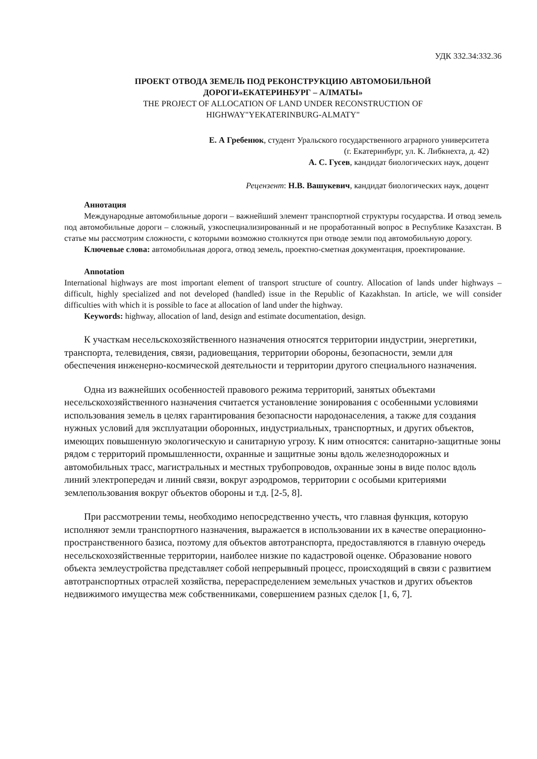УДК 332.34:332.36
ПРОЕКТ ОТВОДА ЗЕМЕЛЬ ПОД РЕКОНСТРУКЦИЮ АВТОМОБИЛЬНОЙ
ДОРОГИ«ЕКАТЕРИНБУРГ – АЛМАТЫ»
THE PROJECT OF ALLOCATION OF LAND UNDER RECONSTRUCTION OF
HIGHWAY"YEKATERINBURG-ALMATY"
Е. А Гребенюк, студент Уральского государственного аграрного университета
(г. Екатеринбург, ул. К. Либкнехта, д. 42)
А. С. Гусев, кандидат биологических наук, доцент
Рецензент: Н.В. Вашукевич, кандидат биологических наук, доцент
Аннотация
Международные автомобильные дороги – важнейший элемент транспортной структуры государства. И отвод земель под автомобильные дороги – сложный, узкоспециализированный и не проработанный вопрос в Республике Казахстан. В статье мы рассмотрим сложности, с которыми возможно столкнутся при отводе земли под автомобильную дорогу.
Ключевые слова: автомобильная дорога, отвод земель, проектно-сметная документация, проектирование.
Annotation
International highways are most important element of transport structure of country. Allocation of lands under highways – difficult, highly specialized and not developed (handled) issue in the Republic of Kazakhstan. In article, we will consider difficulties with which it is possible to face at allocation of land under the highway.
Keywords: highway, allocation of land, design and estimate documentation, design.
К участкам несельскохозяйственного назначения относятся территории индустрии, энергетики, транспорта, телевидения, связи, радиовещания, территории обороны, безопасности, земли для обеспечения инженерно-космической деятельности и территории другого специального назначения.
Одна из важнейших особенностей правового режима территорий, занятых объектами несельскохозяйственного назначения считается установление зонирования с особенными условиями использования земель в целях гарантирования безопасности народонаселения, а также для создания нужных условий для эксплуатации оборонных, индустриальных, транспортных, и других объектов, имеющих повышенную экологическую и санитарную угрозу. К ним относятся: санитарно-защитные зоны рядом с территорий промышленности, охранные и защитные зоны вдоль железнодорожных и автомобильных трасс, магистральных и местных трубопроводов, охранные зоны в виде полос вдоль линий электропередач и линий связи, вокруг аэродромов, территории с особыми критериями землепользования вокруг объектов обороны и т.д. [2-5, 8].
При рассмотрении темы, необходимо непосредственно учесть, что главная функция, которую исполняют земли транспортного назначения, выражается в использовании их в качестве операционно-пространственного базиса, поэтому для объектов автотранспорта, предоставляются в главную очередь несельскохозяйственные территории, наиболее низкие по кадастровой оценке. Образование нового объекта землеустройства представляет собой непрерывный процесс, происходящий в связи с развитием автотранспортных отраслей хозяйства, перераспределением земельных участков и других объектов недвижимого имущества меж собственниками, совершением разных сделок [1, 6, 7].